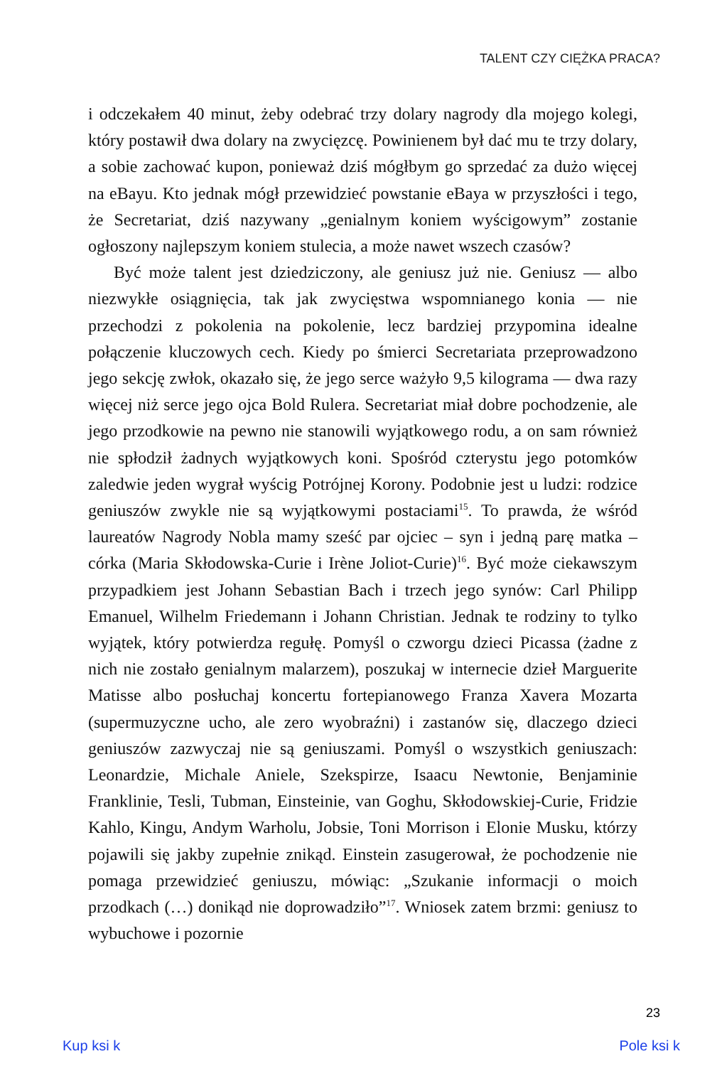TALENT CZY CIĘŻKA PRACA?
i odczekałem 40 minut, żeby odebrać trzy dolary nagrody dla mojego kolegi, który postawił dwa dolary na zwycięzcę. Powinienem był dać mu te trzy dolary, a sobie zachować kupon, ponieważ dziś mógłbym go sprzedać za dużo więcej na eBayu. Kto jednak mógł przewidzieć powstanie eBaya w przyszłości i tego, że Secretariat, dziś nazywany „genialnym koniem wyścigowym” zostanie ogłoszony najlepszym koniem stulecia, a może nawet wszech czasów?
Być może talent jest dziedziczony, ale geniusz już nie. Geniusz — albo niezwykłe osiągnięcia, tak jak zwycięstwa wspomnianego konia — nie przechodzi z pokolenia na pokolenie, lecz bardziej przypomina idealne połączenie kluczowych cech. Kiedy po śmierci Secretariata przeprowadzono jego sekcję zwłok, okazało się, że jego serce ważyło 9,5 kilograma — dwa razy więcej niż serce jego ojca Bold Rulera. Secretariat miał dobre pochodzenie, ale jego przodkowie na pewno nie stanowili wyjątkowego rodu, a on sam również nie spłodził żadnych wyjątkowych koni. Spośród czterystu jego potomków zaledwie jeden wygrał wyścig Potrójnej Korony. Podobnie jest u ludzi: rodzice geniuszów zwykle nie są wyjątkowymi postaciami<sup>15</sup>. To prawda, że wśród laureatów Nagrody Nobla mamy sześć par ojciec – syn i jedną parę matka – córka (Maria Skłodowska-Curie i Irène Joliot-Curie)<sup>16</sup>. Być może ciekawszym przypadkiem jest Johann Sebastian Bach i trzech jego synów: Carl Philipp Emanuel, Wilhelm Friedemann i Johann Christian. Jednak te rodziny to tylko wyjątek, który potwierdza regułę. Pomyśl o czworgu dzieci Picassa (żadne z nich nie zostało genialnym malarzem), poszukaj w internecie dzieł Marguerite Matisse albo posłuchaj koncertu fortepianowego Franza Xavera Mozarta (supermuzyczne ucho, ale zero wyobraźni) i zastanów się, dlaczego dzieci geniuszów zazwyczaj nie są geniuszami. Pomyśl o wszystkich geniuszach: Leonardzie, Michale Aniele, Szekspirze, Isaacu Newtonie, Benjaminie Franklinie, Tesli, Tubman, Einsteinie, van Goghu, Skłodowskiej-Curie, Fridzie Kahlo, Kingu, Andym Warholu, Jobsie, Toni Morrison i Elonie Musku, którzy pojawili się jakby zupełnie znikąd. Einstein zasugerował, że pochodzenie nie pomaga przewidzieć geniuszu, mówiąc: „Szukanie informacji o moich przodkach (…) donikąd nie doprowadziło”<sup>17</sup>. Wniosek zatem brzmi: geniusz to wybuchowe i pozornie
23
Kup ksi k Pole ksi k